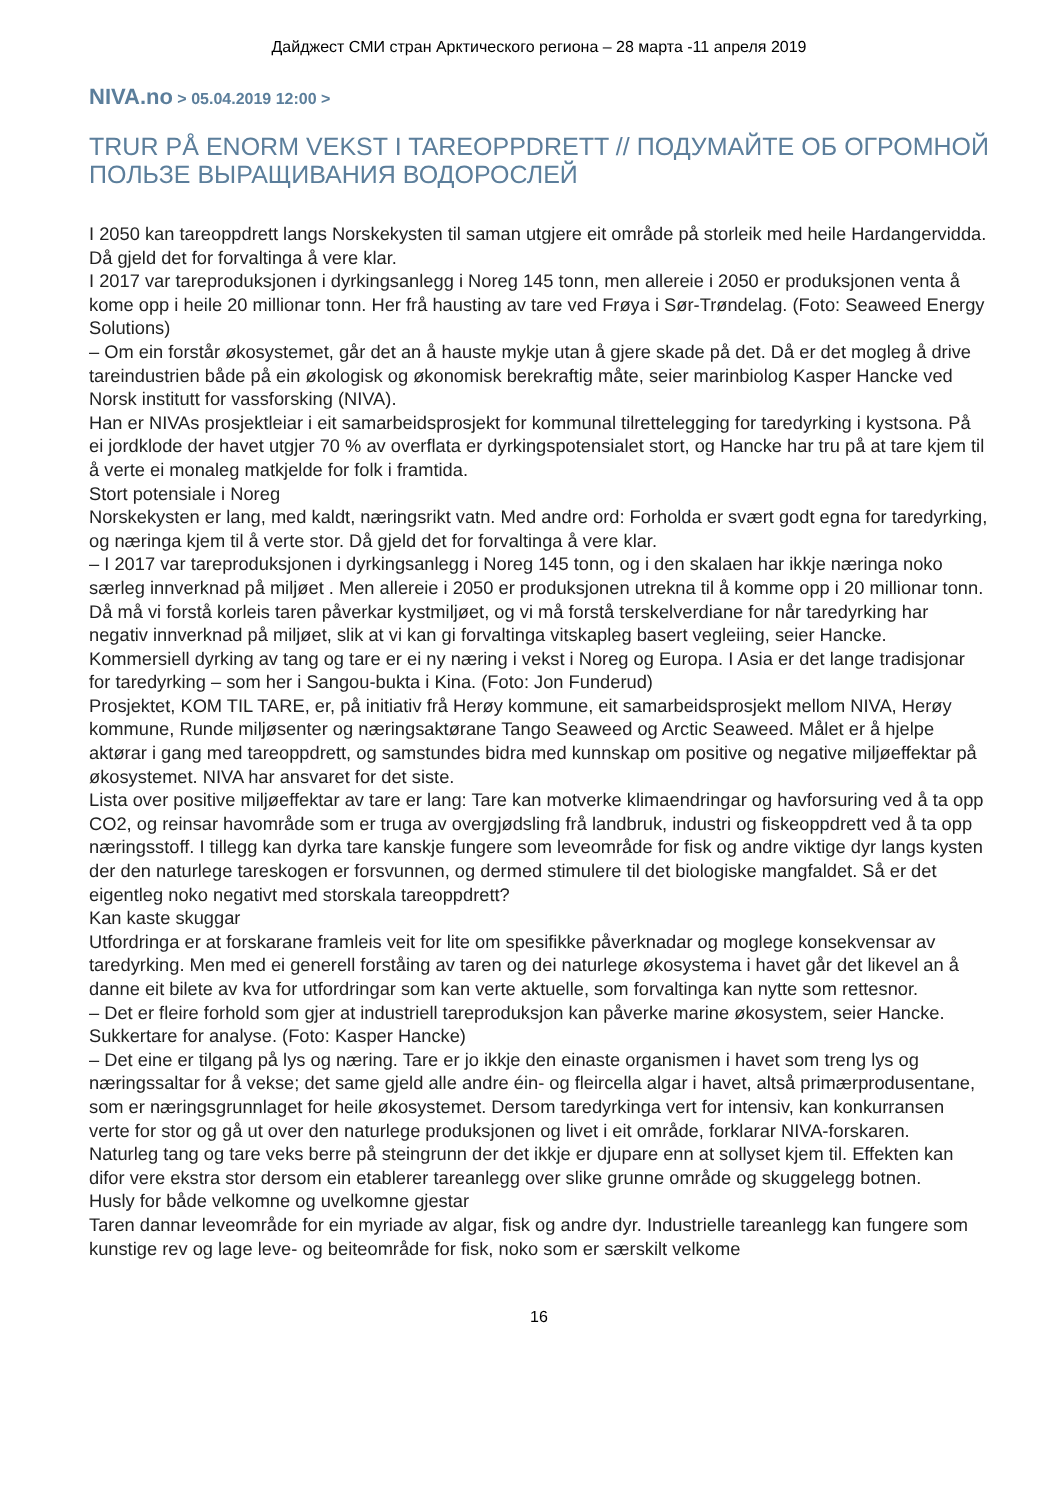Дайджест СМИ стран Арктического региона – 28 марта -11 апреля 2019
NIVA.no > 05.04.2019 12:00 >
TRUR PÅ ENORM VEKST I TAREOPPDRETT // ПОДУМАЙТЕ ОБ ОГРОМНОЙ ПОЛЬЗЕ ВЫРАЩИВАНИЯ ВОДОРОСЛЕЙ
I 2050 kan tareoppdrett langs Norskekysten til saman utgjere eit område på storleik med heile Hardangervidda. Då gjeld det for forvaltinga å vere klar.
I 2017 var tareproduksjonen i dyrkingsanlegg i Noreg 145 tonn, men allereie i 2050 er produksjonen venta å kome opp i heile 20 millionar tonn. Her frå hausting av tare ved Frøya i Sør-Trøndelag. (Foto: Seaweed Energy Solutions)
– Om ein forstår økosystemet, går det an å hauste mykje utan å gjere skade på det. Då er det mogleg å drive tareindustrien både på ein økologisk og økonomisk berekraftig måte, seier marinbiolog Kasper Hancke ved Norsk institutt for vassforsking (NIVA).
Han er NIVAs prosjektleiar i eit samarbeidsprosjekt for kommunal tilrettelegging for taredyrking i kystsona. På ei jordklode der havet utgjer 70 % av overflata er dyrkingspotensialet stort, og Hancke har tru på at tare kjem til å verte ei monaleg matkjelde for folk i framtida.
Stort potensiale i Noreg
Norskekysten er lang, med kaldt, næringsrikt vatn. Med andre ord: Forholda er svært godt egna for taredyrking, og næringa kjem til å verte stor. Då gjeld det for forvaltinga å vere klar.
– I 2017 var tareproduksjonen i dyrkingsanlegg i Noreg 145 tonn, og i den skalaen har ikkje næringa noko særleg innverknad på miljøet . Men allereie i 2050 er produksjonen utrekna til å komme opp i 20 millionar tonn. Då må vi forstå korleis taren påverkar kystmiljøet, og vi må forstå terskelverdiane for når taredyrking har negativ innverknad på miljøet, slik at vi kan gi forvaltinga vitskapleg basert vegleiing, seier Hancke.
Kommersiell dyrking av tang og tare er ei ny næring i vekst i Noreg og Europa. I Asia er det lange tradisjonar for taredyrking – som her i Sangou-bukta i Kina. (Foto: Jon Funderud)
Prosjektet, KOM TIL TARE, er, på initiativ frå Herøy kommune, eit samarbeidsprosjekt mellom NIVA, Herøy kommune, Runde miljøsenter og næringsaktørane Tango Seaweed og Arctic Seaweed. Målet er å hjelpe aktørar i gang med tareoppdrett, og samstundes bidra med kunnskap om positive og negative miljøeffektar på økosystemet. NIVA har ansvaret for det siste.
Lista over positive miljøeffektar av tare er lang: Tare kan motverke klimaendringar og havforsuring ved å ta opp CO2, og reinsar havområde som er truga av overgjødsling frå landbruk, industri og fiskeoppdrett ved å ta opp næringsstoff. I tillegg kan dyrka tare kanskje fungere som leveområde for fisk og andre viktige dyr langs kysten der den naturlege tareskogen er forsvunnen, og dermed stimulere til det biologiske mangfaldet. Så er det eigentleg noko negativt med storskala tareoppdrett?
Kan kaste skuggar
Utfordringa er at forskarane framleis veit for lite om spesifikke påverknadar og moglege konsekvensar av taredyrking. Men med ei generell forståing av taren og dei naturlege økosystema i havet går det likevel an å danne eit bilete av kva for utfordringar som kan verte aktuelle, som forvaltinga kan nytte som rettesnor.
– Det er fleire forhold som gjer at industriell tareproduksjon kan påverke marine økosystem, seier Hancke.
Sukkertare for analyse. (Foto: Kasper Hancke)
– Det eine er tilgang på lys og næring. Tare er jo ikkje den einaste organismen i havet som treng lys og næringssaltar for å vekse; det same gjeld alle andre éin- og fleircella algar i havet, altså primærprodusentane, som er næringsgrunnlaget for heile økosystemet. Dersom taredyrkinga vert for intensiv, kan konkurransen verte for stor og gå ut over den naturlege produksjonen og livet i eit område, forklarar NIVA-forskaren.
Naturleg tang og tare veks berre på steingrunn der det ikkje er djupare enn at sollyset kjem til. Effekten kan difor vere ekstra stor dersom ein etablerer tareanlegg over slike grunne område og skuggelegg botnen.
Husly for både velkomne og uvelkomne gjestar
Taren dannar leveområde for ein myriade av algar, fisk og andre dyr. Industrielle tareanlegg kan fungere som kunstige rev og lage leve- og beiteområde for fisk, noko som er særskilt velkome
16